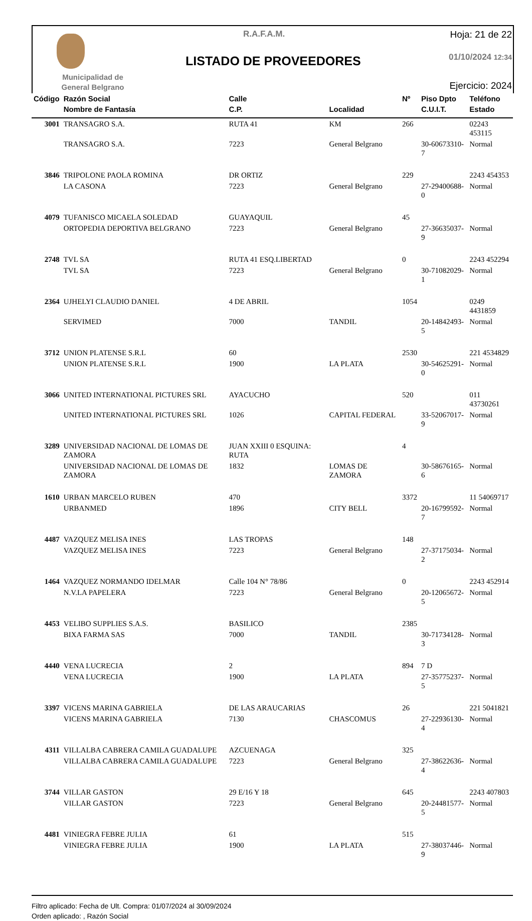Municipalidad de
General Belgrano
R.A.F.A.M.
LISTADO DE PROVEEDORES
Hoja: 21 de 22
01/10/2024 12:34
Ejercicio: 2024
| Código | Razón Social | Calle | | Nº | Piso Dpto | Teléfono |
| --- | --- | --- | --- | --- | --- | --- |
| | Nombre de Fantasía | C.P. | Localidad | | C.U.I.T. | Estado |
| 3001 | TRANSAGRO S.A. | RUTA 41 | KM | 266 | | 02243 453115 |
| | TRANSAGRO S.A. | 7223 | General Belgrano | | 30-60673310-7 | Normal |
| 3846 | TRIPOLONE PAOLA ROMINA | DR ORTIZ | | 229 | | 2243 454353 |
| | LA CASONA | 7223 | General Belgrano | | 27-29400688-0 | Normal |
| 4079 | TUFANISCO MICAELA SOLEDAD | GUAYAQUIL | | 45 | | |
| | ORTOPEDIA DEPORTIVA BELGRANO | 7223 | General Belgrano | | 27-36635037-9 | Normal |
| 2748 | TVL SA | RUTA 41 ESQ.LIBERTAD | | 0 | | 2243 452294 |
| | TVL SA | 7223 | General Belgrano | | 30-71082029-1 | Normal |
| 2364 | UJHELYI CLAUDIO DANIEL | 4 DE ABRIL | | 1054 | | 0249 4431859 |
| | SERVIMED | 7000 | TANDIL | | 20-14842493-5 | Normal |
| 3712 | UNION PLATENSE S.R.L | 60 | | 2530 | | 221 4534829 |
| | UNION PLATENSE S.R.L | 1900 | LA PLATA | | 30-54625291-0 | Normal |
| 3066 | UNITED INTERNATIONAL PICTURES SRL | AYACUCHO | | 520 | | 011 43730261 |
| | UNITED INTERNATIONAL PICTURES SRL | 1026 | CAPITAL FEDERAL | | 33-52067017-9 | Normal |
| 3289 | UNIVERSIDAD NACIONAL DE LOMAS DE ZAMORA | JUAN XXIII 0 ESQUINA: RUTA | | 4 | | |
| | UNIVERSIDAD NACIONAL DE LOMAS DE ZAMORA | 1832 | LOMAS DE ZAMORA | | 30-58676165-6 | Normal |
| 1610 | URBAN MARCELO RUBEN | 470 | | 3372 | | 11 54069717 |
| | URBANMED | 1896 | CITY BELL | | 20-16799592-7 | Normal |
| 4487 | VAZQUEZ MELISA INES | LAS TROPAS | | 148 | | |
| | VAZQUEZ MELISA INES | 7223 | General Belgrano | | 27-37175034-2 | Normal |
| 1464 | VAZQUEZ NORMANDO IDELMAR | Calle 104 N° 78/86 | | 0 | | 2243 452914 |
| | N.V.LA PAPELERA | 7223 | General Belgrano | | 20-12065672-5 | Normal |
| 4453 | VELIBO SUPPLIES S.A.S. | BASILICO | | 2385 | | |
| | BIXA FARMA SAS | 7000 | TANDIL | | 30-71734128-3 | Normal |
| 4440 | VENA LUCRECIA | 2 | | 894 | 7 D | |
| | VENA LUCRECIA | 1900 | LA PLATA | | 27-35775237-5 | Normal |
| 3397 | VICENS MARINA GABRIELA | DE LAS ARAUCARIAS | | 26 | | 221 5041821 |
| | VICENS MARINA GABRIELA | 7130 | CHASCOMUS | | 27-22936130-4 | Normal |
| 4311 | VILLALBA CABRERA CAMILA GUADALUPE | AZCUENAGA | | 325 | | |
| | VILLALBA CABRERA CAMILA GUADALUPE | 7223 | General Belgrano | | 27-38622636-4 | Normal |
| 3744 | VILLAR GASTON | 29 E/16 Y 18 | | 645 | | 2243 407803 |
| | VILLAR GASTON | 7223 | General Belgrano | | 20-24481577-5 | Normal |
| 4481 | VINIEGRA FEBRE JULIA | 61 | | 515 | | |
| | VINIEGRA FEBRE JULIA | 1900 | LA PLATA | | 27-38037446-9 | Normal |
Filtro aplicado: Fecha de Ult. Compra: 01/07/2024 al 30/09/2024
Orden aplicado: , Razón Social